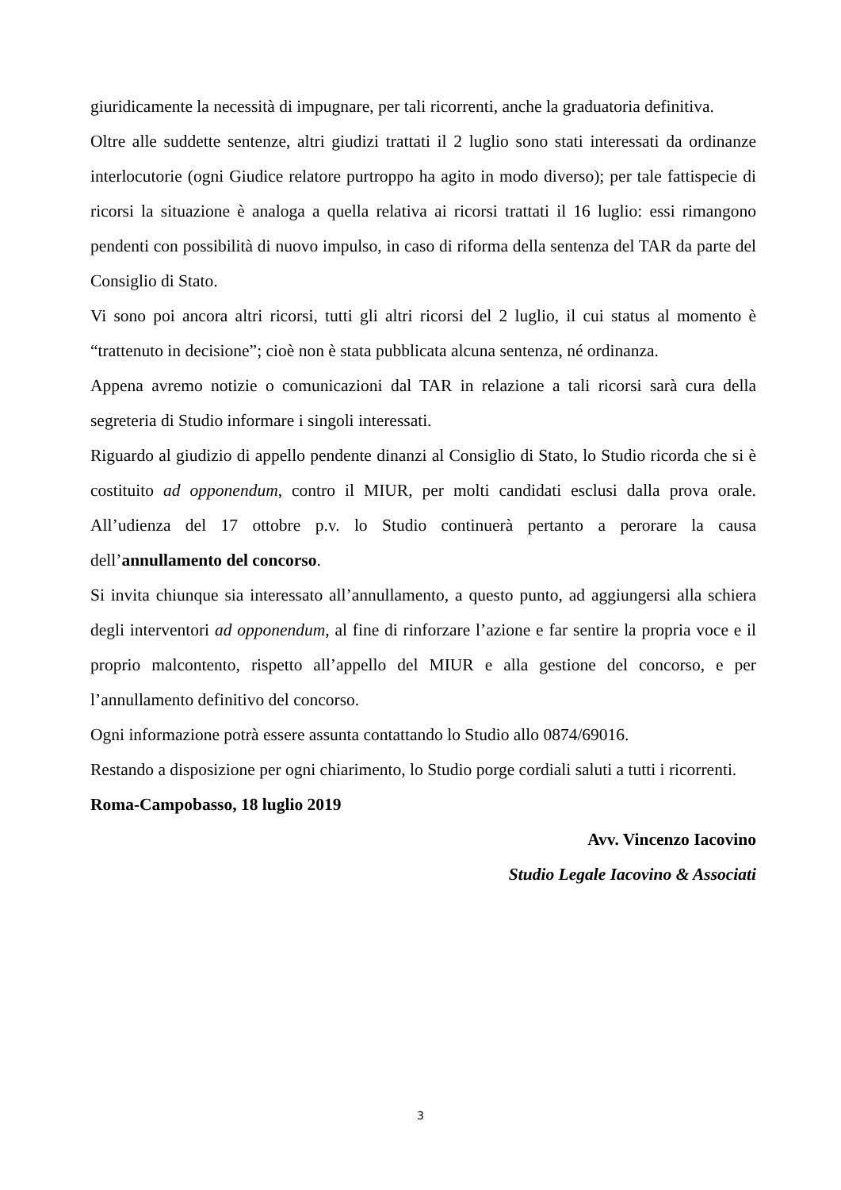giuridicamente la necessità di impugnare, per tali ricorrenti, anche la graduatoria definitiva.
Oltre alle suddette sentenze, altri giudizi trattati il 2 luglio sono stati interessati da ordinanze interlocutorie (ogni Giudice relatore purtroppo ha agito in modo diverso); per tale fattispecie di ricorsi la situazione è analoga a quella relativa ai ricorsi trattati il 16 luglio: essi rimangono pendenti con possibilità di nuovo impulso, in caso di riforma della sentenza del TAR da parte del Consiglio di Stato.
Vi sono poi ancora altri ricorsi, tutti gli altri ricorsi del 2 luglio, il cui status al momento è “trattenuto in decisione”; cioè non è stata pubblicata alcuna sentenza, né ordinanza.
Appena avremo notizie o comunicazioni dal TAR in relazione a tali ricorsi sarà cura della segreteria di Studio informare i singoli interessati.
Riguardo al giudizio di appello pendente dinanzi al Consiglio di Stato, lo Studio ricorda che si è costituito ad opponendum, contro il MIUR, per molti candidati esclusi dalla prova orale. All’udienza del 17 ottobre p.v. lo Studio continuerà pertanto a perorare la causa dell’annullamento del concorso.
Si invita chiunque sia interessato all’annullamento, a questo punto, ad aggiungersi alla schiera degli interventori ad opponendum, al fine di rinforzare l’azione e far sentire la propria voce e il proprio malcontento, rispetto all’appello del MIUR e alla gestione del concorso, e per l’annullamento definitivo del concorso.
Ogni informazione potrà essere assunta contattando lo Studio allo 0874/69016.
Restando a disposizione per ogni chiarimento, lo Studio porge cordiali saluti a tutti i ricorrenti.
Roma-Campobasso, 18 luglio 2019
Avv. Vincenzo Iacovino
Studio Legale Iacovino & Associati
3